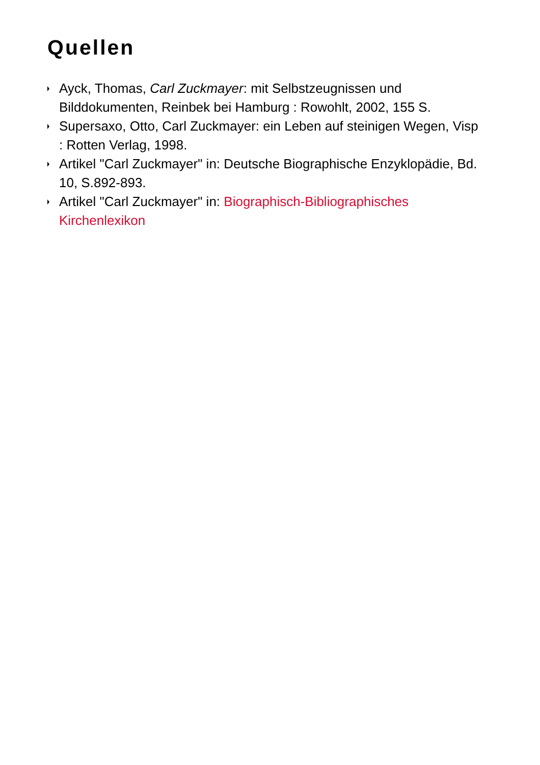Quellen
Ayck, Thomas, Carl Zuckmayer: mit Selbstzeugnissen und Bilddokumenten, Reinbek bei Hamburg : Rowohlt, 2002, 155 S.
Supersaxo, Otto, Carl Zuckmayer: ein Leben auf steinigen Wegen, Visp : Rotten Verlag, 1998.
Artikel "Carl Zuckmayer" in: Deutsche Biographische Enzyklopädie, Bd. 10, S.892-893.
Artikel "Carl Zuckmayer" in: Biographisch-Bibliographisches Kirchenlexikon